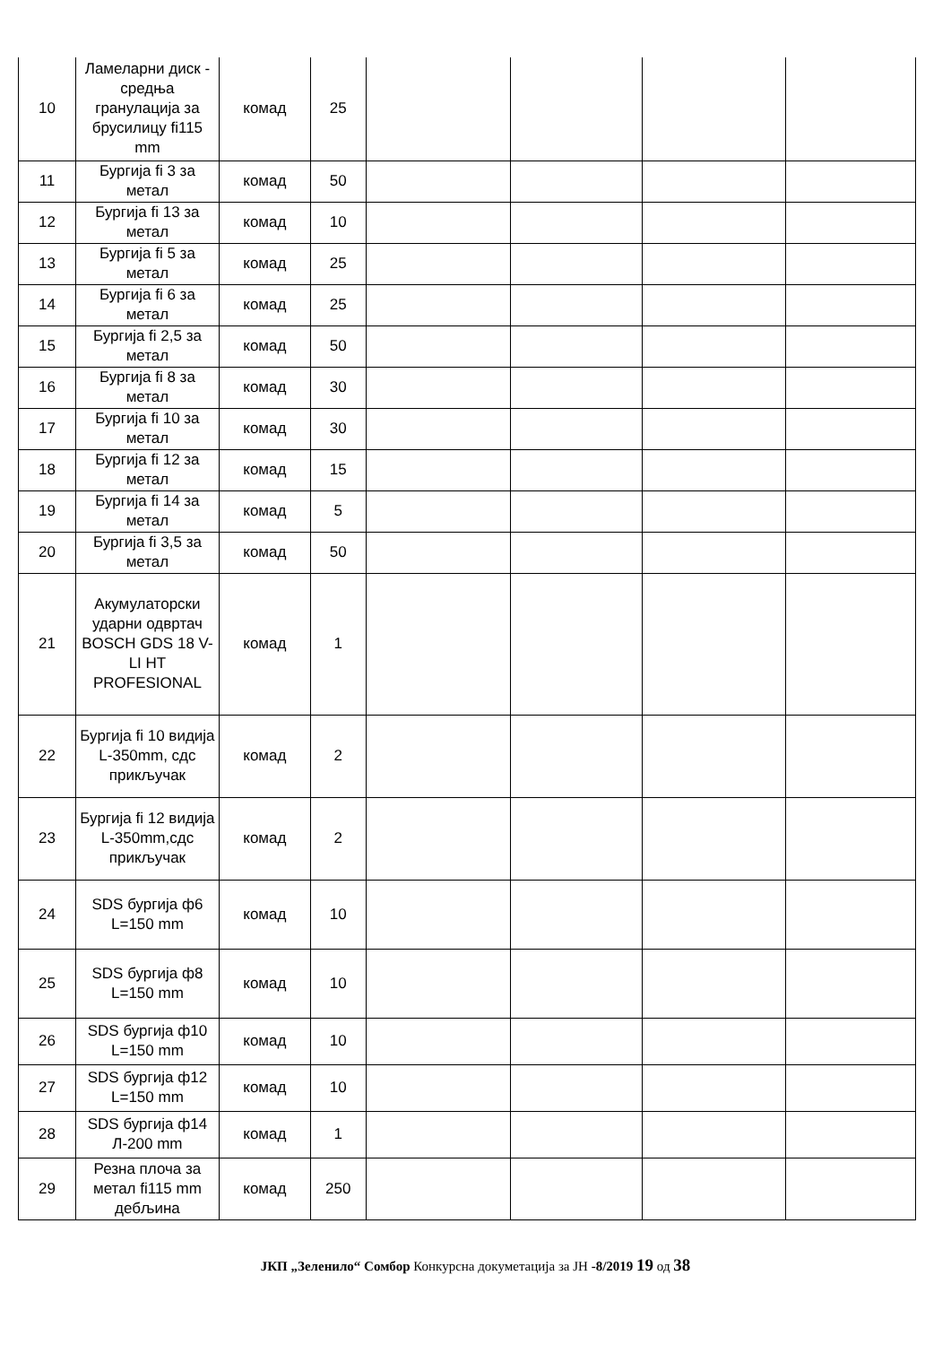| 10 | Ламеларни диск - средња гранулација за брусилицу fi115 mm | комад | 25 | | | | |
| 11 | Бургија fi 3 за метал | комад | 50 | | | | |
| 12 | Бургија fi 13 за метал | комад | 10 | | | | |
| 13 | Бургија fi 5 за метал | комад | 25 | | | | |
| 14 | Бургија fi 6 за метал | комад | 25 | | | | |
| 15 | Бургија fi 2,5 за метал | комад | 50 | | | | |
| 16 | Бургија fi 8 за метал | комад | 30 | | | | |
| 17 | Бургија fi 10 за метал | комад | 30 | | | | |
| 18 | Бургија fi 12 за метал | комад | 15 | | | | |
| 19 | Бургија fi 14 за метал | комад | 5 | | | | |
| 20 | Бургија fi 3,5 за метал | комад | 50 | | | | |
| 21 | Акумулаторски ударни одвртач BOSCH GDS 18 V-LI HT PROFESIONAL | комад | 1 | | | | |
| 22 | Бургија fi 10 видија L-350mm, сдс прикључак | комад | 2 | | | | |
| 23 | Бургија fi 12 видија L-350mm,сдс прикључак | комад | 2 | | | | |
| 24 | SDS бургија ф6 L=150 mm | комад | 10 | | | | |
| 25 | SDS бургија ф8 L=150 mm | комад | 10 | | | | |
| 26 | SDS бургија ф10 L=150 mm | комад | 10 | | | | |
| 27 | SDS бургија ф12 L=150 mm | комад | 10 | | | | |
| 28 | SDS бургија ф14 Л-200 mm | комад | 1 | | | | |
| 29 | Резна плоча за метал fi115 mm дебљина | комад | 250 | | | | |
ЈКП „Зеленило“ Сомбор Конкурсна докуметација за ЈН -8/2019 19 од 38